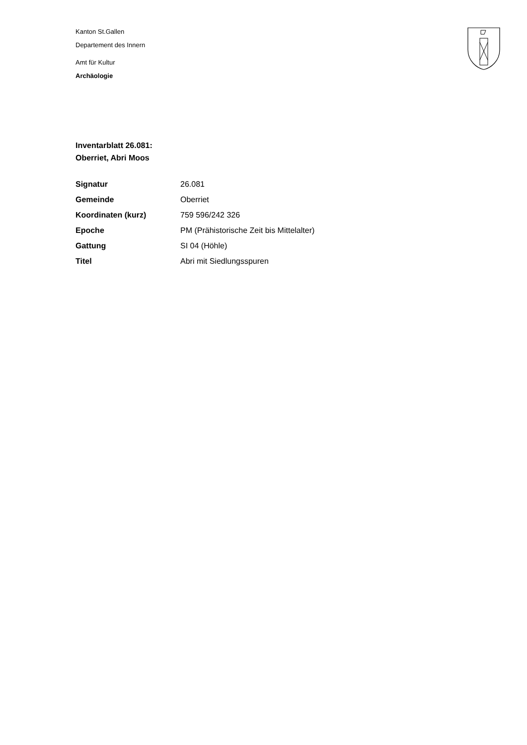Kanton St.Gallen
Departement des Innern
Amt für Kultur
Archäologie
Inventarblatt 26.081:
Oberriet, Abri Moos
| Signatur | 26.081 |
| Gemeinde | Oberriet |
| Koordinaten (kurz) | 759 596/242 326 |
| Epoche | PM (Prähistorische Zeit bis Mittelalter) |
| Gattung | SI 04 (Höhle) |
| Titel | Abri mit Siedlungsspuren |